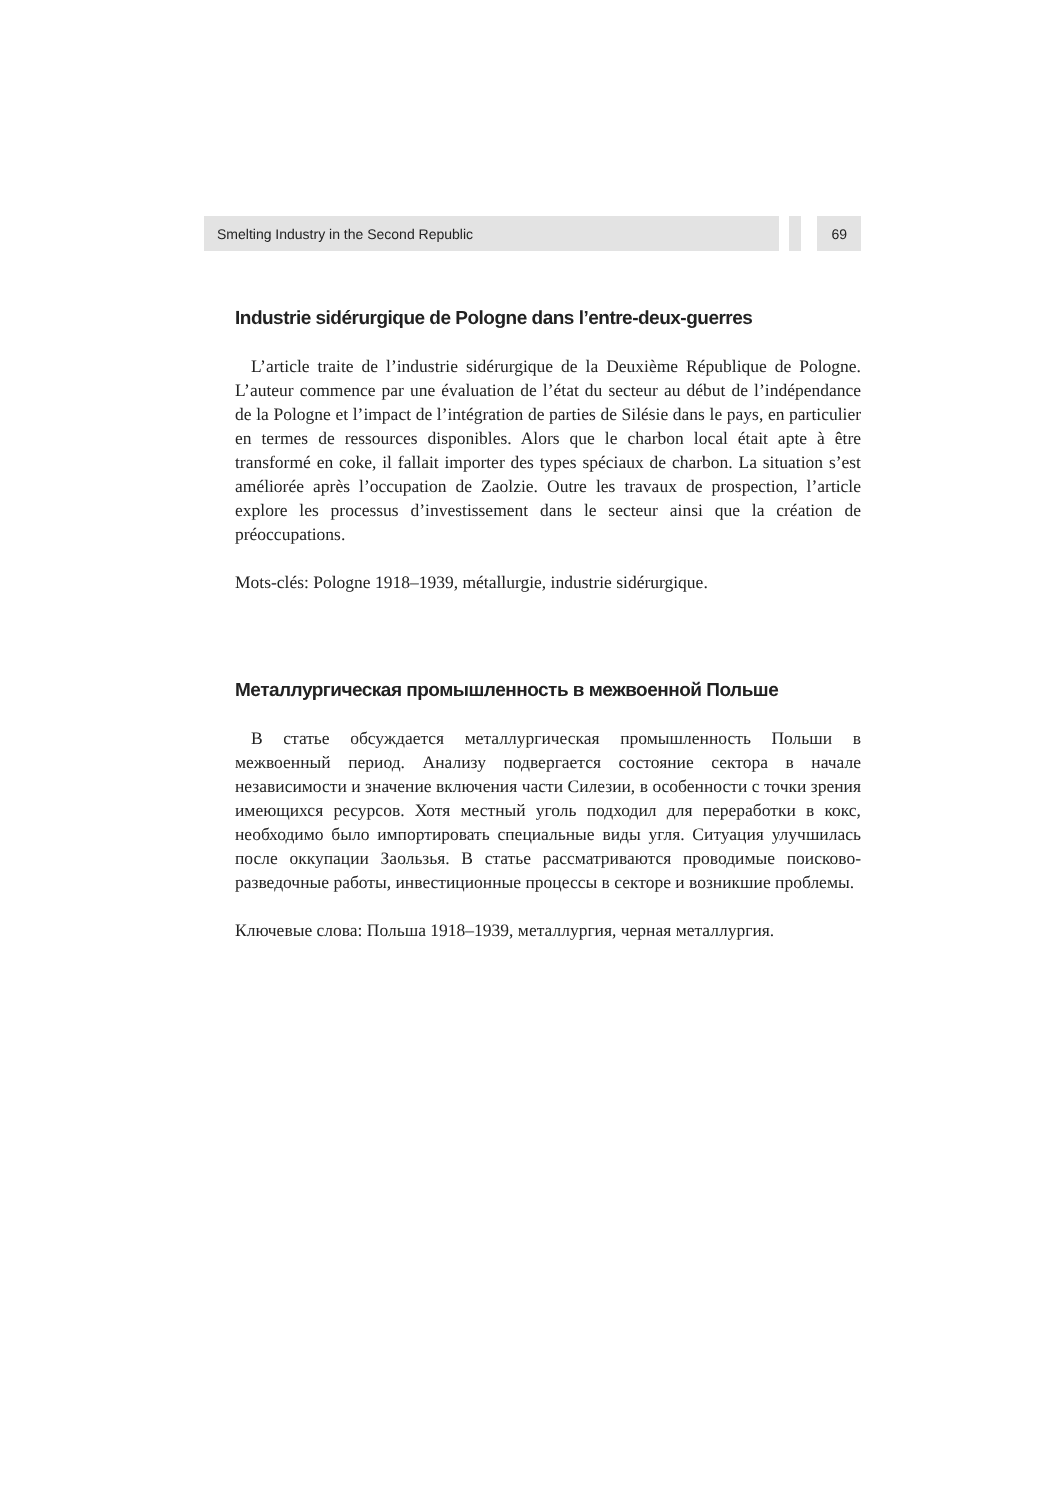Smelting Industry in the Second Republic 69
Industrie sidérurgique de Pologne dans l’entre-deux-guerres
L’article traite de l’industrie sidérurgique de la Deuxième République de Pologne. L’auteur commence par une évaluation de l’état du secteur au début de l’indépendance de la Pologne et l’impact de l’intégration de parties de Silésie dans le pays, en particulier en termes de ressources disponibles. Alors que le charbon local était apte à être transformé en coke, il fallait importer des types spéciaux de charbon. La situation s’est améliorée après l’occupation de Zaolzie. Outre les travaux de prospection, l’article explore les processus d’investissement dans le secteur ainsi que la création de préoccupations.
Mots-clés: Pologne 1918–1939, métallurgie, industrie sidérurgique.
Металлургическая промышленность в межвоенной Польше
В статье обсуждается металлургическая промышленность Польши в межвоенный период. Анализу подвергается состояние сектора в начале независимости и значение включения части Силезии, в особенности с точки зрения имеющихся ресурсов. Хотя местный уголь подходил для переработки в кокс, необходимо было импортировать специальные виды угля. Ситуация улучшилась после оккупации Заользья. В статье рассматриваются проводимые поисково-разведочные работы, инвестиционные процессы в секторе и возникшие проблемы.
Ключевые слова: Польша 1918–1939, металлургия, черная металлургия.